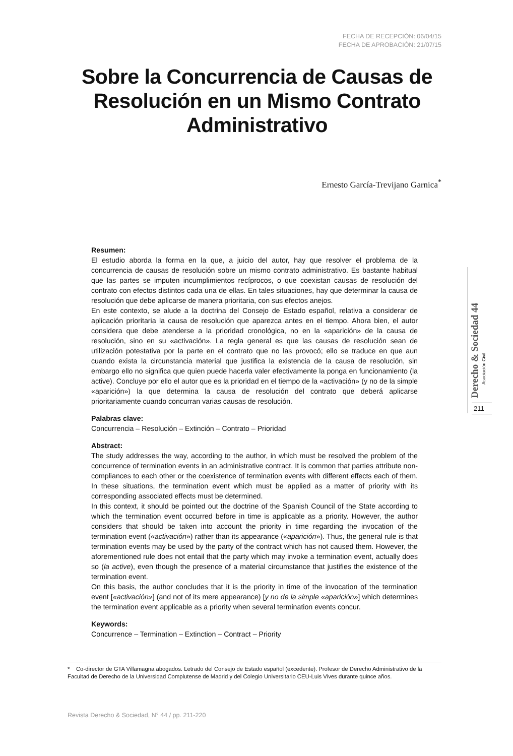FECHA DE RECEPCIÓN: 06/04/15
FECHA DE APROBACIÓN: 21/07/15
Sobre la Concurrencia de Causas de Resolución en un Mismo Contrato Administrativo
Ernesto García-Trevijano Garnica<sup>*</sup>
Derecho & Sociedad 44
Asociación Civil
211
Resumen:
El estudio aborda la forma en la que, a juicio del autor, hay que resolver el problema de la concurrencia de causas de resolución sobre un mismo contrato administrativo. Es bastante habitual que las partes se imputen incumplimientos recíprocos, o que coexistan causas de resolución del contrato con efectos distintos cada una de ellas. En tales situaciones, hay que determinar la causa de resolución que debe aplicarse de manera prioritaria, con sus efectos anejos.
En este contexto, se alude a la doctrina del Consejo de Estado español, relativa a considerar de aplicación prioritaria la causa de resolución que aparezca antes en el tiempo. Ahora bien, el autor considera que debe atenderse a la prioridad cronológica, no en la «aparición» de la causa de resolución, sino en su «activación». La regla general es que las causas de resolución sean de utilización potestativa por la parte en el contrato que no las provocó; ello se traduce en que aun cuando exista la circunstancia material que justifica la existencia de la causa de resolución, sin embargo ello no significa que quien puede hacerla valer efectivamente la ponga en funcionamiento (la active). Concluye por ello el autor que es la prioridad en el tiempo de la «activación» (y no de la simple «aparición») la que determina la causa de resolución del contrato que deberá aplicarse prioritariamente cuando concurran varias causas de resolución.
Palabras clave:
Concurrencia – Resolución – Extinción – Contrato – Prioridad
Abstract:
The study addresses the way, according to the author, in which must be resolved the problem of the concurrence of termination events in an administrative contract. It is common that parties attribute non-compliances to each other or the coexistence of termination events with different effects each of them. In these situations, the termination event which must be applied as a matter of priority with its corresponding associated effects must be determined.
In this context, it should be pointed out the doctrine of the Spanish Council of the State according to which the termination event occurred before in time is applicable as a priority. However, the author considers that should be taken into account the priority in time regarding the invocation of the termination event («activación») rather than its appearance («aparición»). Thus, the general rule is that termination events may be used by the party of the contract which has not caused them. However, the aforementioned rule does not entail that the party which may invoke a termination event, actually does so (la active), even though the presence of a material circumstance that justifies the existence of the termination event.
On this basis, the author concludes that it is the priority in time of the invocation of the termination event [«activación»] (and not of its mere appearance) [y no de la simple «aparición»] which determines the termination event applicable as a priority when several termination events concur.
Keywords:
Concurrence – Termination – Extinction – Contract – Priority
* Co-director de GTA Villamagna abogados. Letrado del Consejo de Estado español (excedente). Profesor de Derecho Administrativo de la Facultad de Derecho de la Universidad Complutense de Madrid y del Colegio Universitario CEU-Luis Vives durante quince años.
Revista Derecho & Sociedad, N° 44 / pp. 211-220